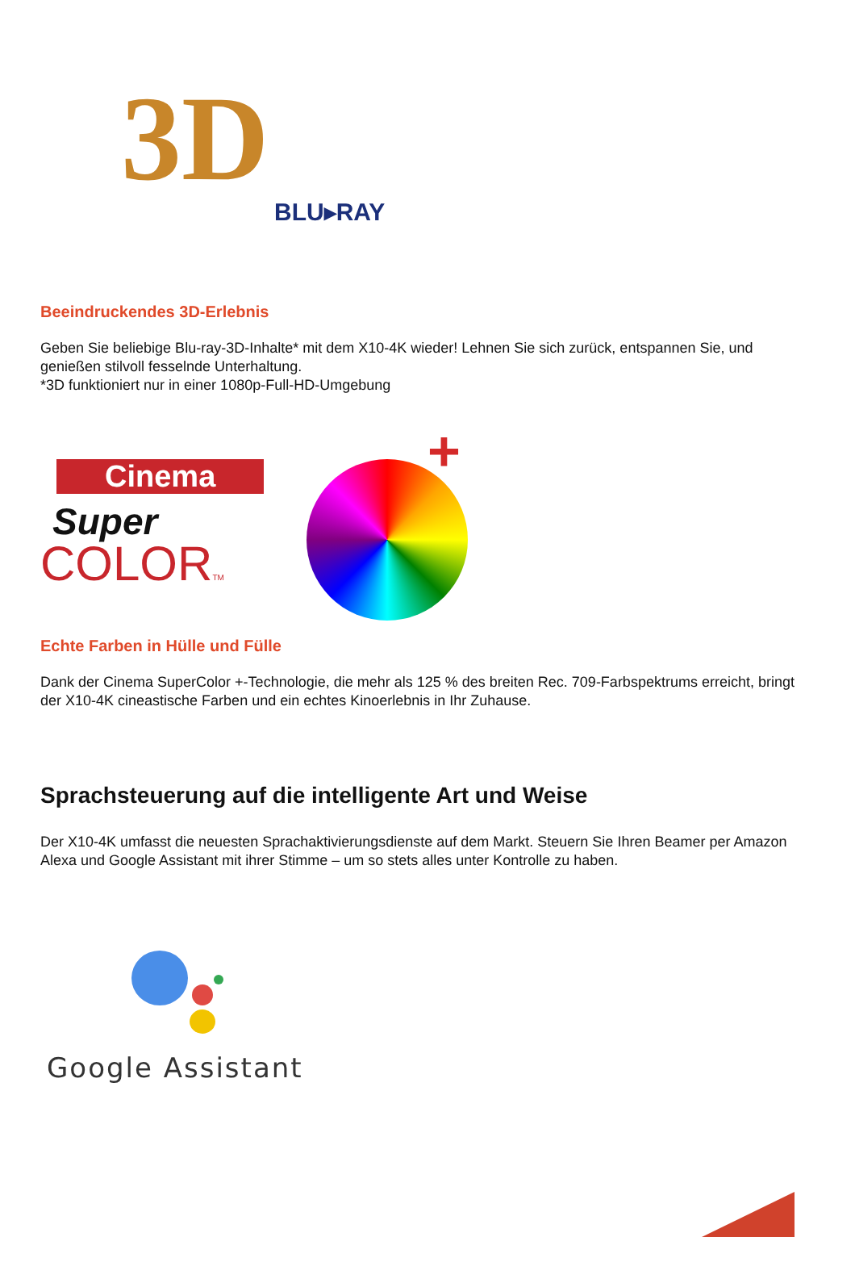3D
BLU▸RAY
Beeindruckendes 3D-Erlebnis
Geben Sie beliebige Blu-ray-3D-Inhalte* mit dem X10-4K wieder! Lehnen Sie sich zurück, entspannen Sie, und genießen stilvoll fesselnde Unterhaltung.
*3D funktioniert nur in einer 1080p-Full-HD-Umgebung
Cinema
Super
COLORTM
+
Echte Farben in Hülle und Fülle
Dank der Cinema SuperColor +-Technologie, die mehr als 125 % des breiten Rec. 709-Farbspektrums erreicht, bringt der X10-4K cineastische Farben und ein echtes Kinoerlebnis in Ihr Zuhause.
Sprachsteuerung auf die intelligente Art und Weise
Der X10-4K umfasst die neuesten Sprachaktivierungsdienste auf dem Markt. Steuern Sie Ihren Beamer per Amazon Alexa und Google Assistant mit ihrer Stimme – um so stets alles unter Kontrolle zu haben.
Google Assistant